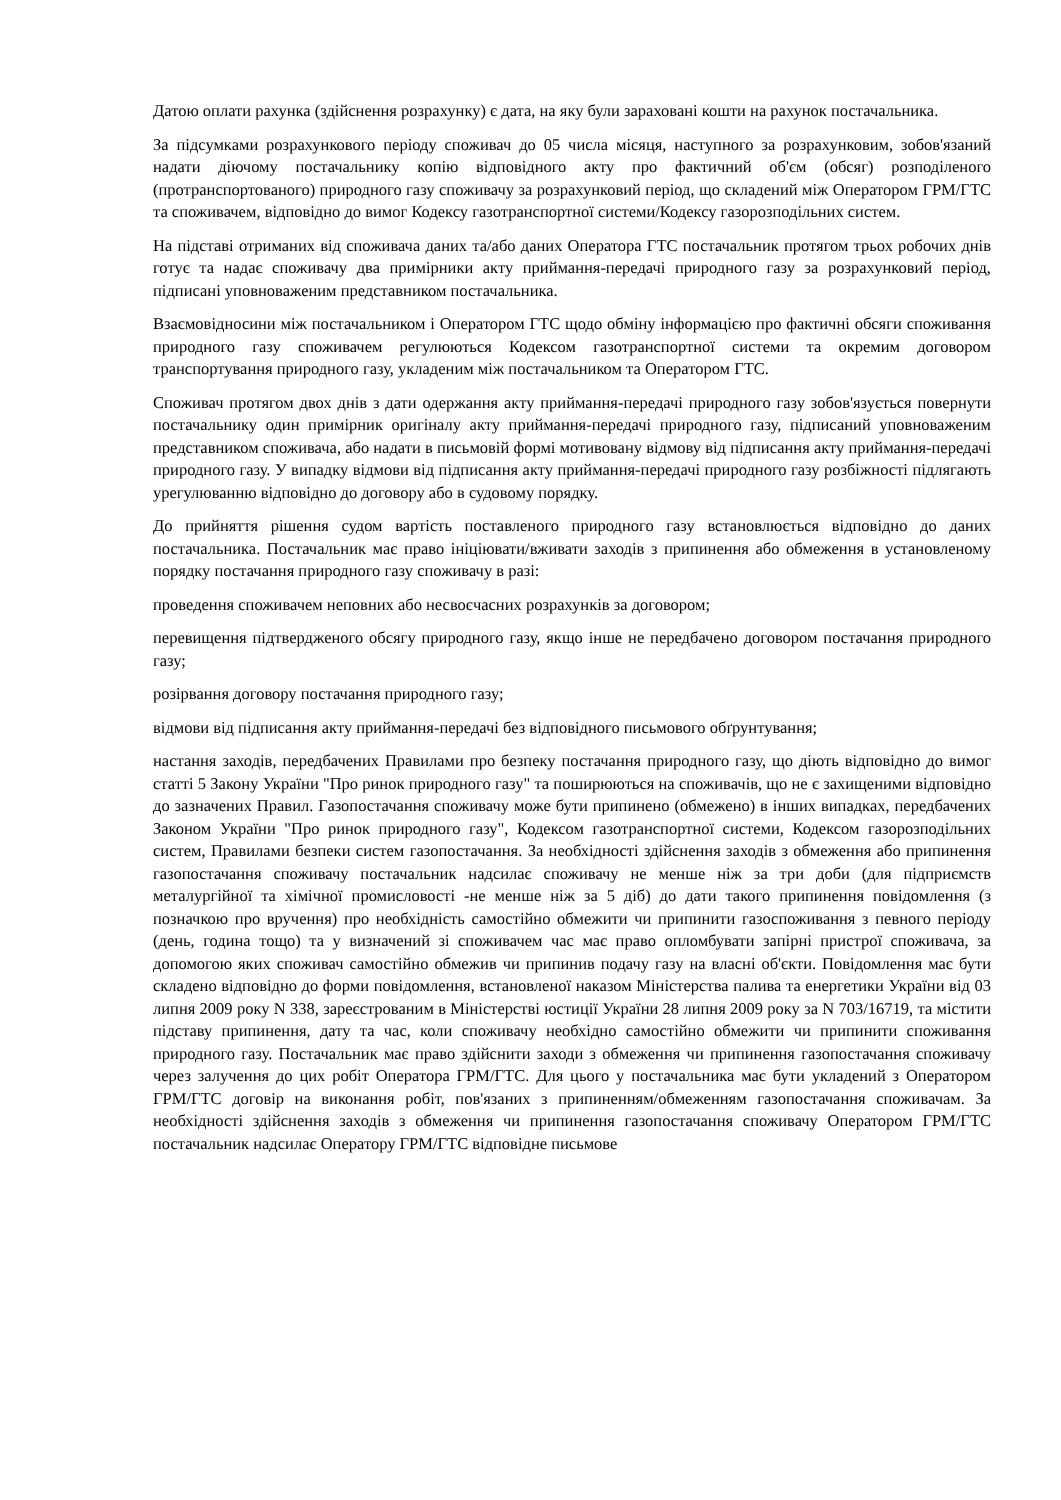Датою оплати рахунка (здійснення розрахунку) є дата, на яку були зараховані кошти на рахунок постачальника.
За підсумками розрахункового періоду споживач до 05 числа місяця, наступного за розрахунковим, зобов'язаний надати діючому постачальнику копію відповідного акту про фактичний об'єм (обсяг) розподіленого (протранспортованого) природного газу споживачу за розрахунковий період, що складений між Оператором ГРМ/ГТС та споживачем, відповідно до вимог Кодексу газотранспортної системи/Кодексу газорозподільних систем.
На підставі отриманих від споживача даних та/або даних Оператора ГТС постачальник протягом трьох робочих днів готує та надає споживачу два примірники акту приймання-передачі природного газу за розрахунковий період, підписані уповноваженим представником постачальника.
Взаємовідносини між постачальником і Оператором ГТС щодо обміну інформацією про фактичні обсяги споживання природного газу споживачем регулюються Кодексом газотранспортної системи та окремим договором транспортування природного газу, укладеним між постачальником та Оператором ГТС.
Споживач протягом двох днів з дати одержання акту приймання-передачі природного газу зобов'язується повернути постачальнику один примірник оригіналу акту приймання-передачі природного газу, підписаний уповноваженим представником споживача, або надати в письмовій формі мотивовану відмову від підписання акту приймання-передачі природного газу. У випадку відмови від підписання акту приймання-передачі природного газу розбіжності підлягають урегулюванню відповідно до договору або в судовому порядку.
До прийняття рішення судом вартість поставленого природного газу встановлюється відповідно до даних постачальника. Постачальник має право ініціювати/вживати заходів з припинення або обмеження в установленому порядку постачання природного газу споживачу в разі:
проведення споживачем неповних або несвоєчасних розрахунків за договором;
перевищення підтвердженого обсягу природного газу, якщо інше не передбачено договором постачання природного газу;
розірвання договору постачання природного газу;
відмови від підписання акту приймання-передачі без відповідного письмового обґрунтування;
настання заходів, передбачених Правилами про безпеку постачання природного газу, що діють відповідно до вимог статті 5 Закону України "Про ринок природного газу" та поширюються на споживачів, що не є захищеними відповідно до зазначених Правил. Газопостачання споживачу може бути припинено (обмежено) в інших випадках, передбачених Законом України "Про ринок природного газу", Кодексом газотранспортної системи, Кодексом газорозподільних систем, Правилами безпеки систем газопостачання. За необхідності здійснення заходів з обмеження або припинення газопостачання споживачу постачальник надсилає споживачу не менше ніж за три доби (для підприємств металургійної та хімічної промисловості -не менше ніж за 5 діб) до дати такого припинення повідомлення (з позначкою про вручення) про необхідність самостійно обмежити чи припинити газоспоживання з певного періоду (день, година тощо) та у визначений зі споживачем час має право опломбувати запірні пристрої споживача, за допомогою яких споживач самостійно обмежив чи припинив подачу газу на власні об'єкти. Повідомлення має бути складено відповідно до форми повідомлення, встановленої наказом Міністерства палива та енергетики України від 03 липня 2009 року N 338, зареєстрованим в Міністерстві юстиції України 28 липня 2009 року за N 703/16719, та містити підставу припинення, дату та час, коли споживачу необхідно самостійно обмежити чи припинити споживання природного газу. Постачальник має право здійснити заходи з обмеження чи припинення газопостачання споживачу через залучення до цих робіт Оператора ГРМ/ГТС. Для цього у постачальника має бути укладений з Оператором ГРМ/ГТС договір на виконання робіт, пов'язаних з припиненням/обмеженням газопостачання споживачам. За необхідності здійснення заходів з обмеження чи припинення газопостачання споживачу Оператором ГРМ/ГТС постачальник надсилає Оператору ГРМ/ГТС відповідне письмове